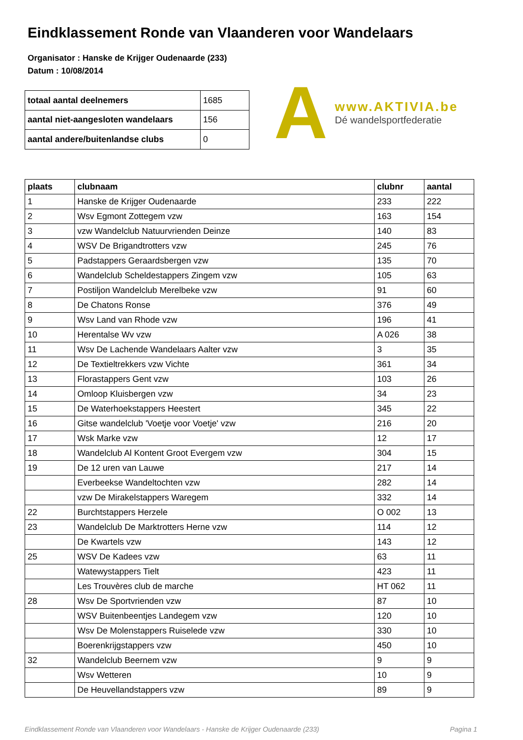Eindklassement Ronde van Vlaanderen voor Wandelaars
Organisator : Hanske de Krijger Oudenaarde (233)
Datum : 10/08/2014
| totaal aantal deelnemers | 1685 |
| aantal niet-aangesloten wandelaars | 156 |
| aantal andere/buitenlandse clubs | 0 |
A
www.AKTIVIA.be
Dé wandelsportfederatie
| plaats | clubnaam | clubnr | aantal |
| --- | --- | --- | --- |
| 1 | Hanske de Krijger Oudenaarde | 233 | 222 |
| 2 | Wsv Egmont Zottegem vzw | 163 | 154 |
| 3 | vzw Wandelclub Natuurvrienden Deinze | 140 | 83 |
| 4 | WSV De Brigandtrotters vzw | 245 | 76 |
| 5 | Padstappers Geraardsbergen vzw | 135 | 70 |
| 6 | Wandelclub Scheldestappers Zingem vzw | 105 | 63 |
| 7 | Postiljon Wandelclub Merelbeke vzw | 91 | 60 |
| 8 | De Chatons Ronse | 376 | 49 |
| 9 | Wsv Land van Rhode vzw | 196 | 41 |
| 10 | Herentalse Wv vzw | A 026 | 38 |
| 11 | Wsv De Lachende Wandelaars Aalter vzw | 3 | 35 |
| 12 | De Textieltrekkers vzw Vichte | 361 | 34 |
| 13 | Florastappers Gent vzw | 103 | 26 |
| 14 | Omloop Kluisbergen vzw | 34 | 23 |
| 15 | De Waterhoekstappers Heestert | 345 | 22 |
| 16 | Gitse wandelclub 'Voetje voor Voetje' vzw | 216 | 20 |
| 17 | Wsk Marke vzw | 12 | 17 |
| 18 | Wandelclub Al Kontent Groot Evergem vzw | 304 | 15 |
| 19 | De 12 uren van Lauwe | 217 | 14 |
| | Everbeekse Wandeltochten vzw | 282 | 14 |
| | vzw De Mirakelstappers Waregem | 332 | 14 |
| 22 | Burchtstappers Herzele | O 002 | 13 |
| 23 | Wandelclub De Marktrotters Herne vzw | 114 | 12 |
| | De Kwartels vzw | 143 | 12 |
| 25 | WSV De Kadees vzw | 63 | 11 |
| | Watewystappers Tielt | 423 | 11 |
| | Les Trouvères club de marche | HT 062 | 11 |
| 28 | Wsv De Sportvrienden vzw | 87 | 10 |
| | WSV Buitenbeentjes Landegem vzw | 120 | 10 |
| | Wsv De Molenstappers Ruiselede vzw | 330 | 10 |
| | Boerenkrijgstappers vzw | 450 | 10 |
| 32 | Wandelclub Beernem vzw | 9 | 9 |
| | Wsv Wetteren | 10 | 9 |
| | De Heuvellandstappers vzw | 89 | 9 |
Eindklassement Ronde van Vlaanderen voor Wandelaars - Hanske de Krijger Oudenaarde (233) Pagina 1